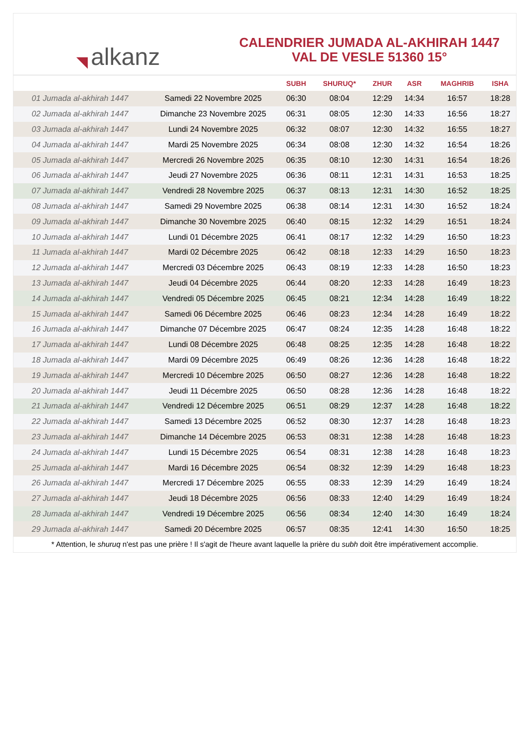◥ alkanz
CALENDRIER JUMADA AL-AKHIRAH 1447
VAL DE VESLE 51360 15°
| | | SUBH | SHURUQ* | ZHUR | ASR | MAGHRIB | ISHA |
| --- | --- | --- | --- | --- | --- | --- | --- |
| 01 Jumada al-akhirah 1447 | Samedi 22 Novembre 2025 | 06:30 | 08:04 | 12:29 | 14:34 | 16:57 | 18:28 |
| 02 Jumada al-akhirah 1447 | Dimanche 23 Novembre 2025 | 06:31 | 08:05 | 12:30 | 14:33 | 16:56 | 18:27 |
| 03 Jumada al-akhirah 1447 | Lundi 24 Novembre 2025 | 06:32 | 08:07 | 12:30 | 14:32 | 16:55 | 18:27 |
| 04 Jumada al-akhirah 1447 | Mardi 25 Novembre 2025 | 06:34 | 08:08 | 12:30 | 14:32 | 16:54 | 18:26 |
| 05 Jumada al-akhirah 1447 | Mercredi 26 Novembre 2025 | 06:35 | 08:10 | 12:30 | 14:31 | 16:54 | 18:26 |
| 06 Jumada al-akhirah 1447 | Jeudi 27 Novembre 2025 | 06:36 | 08:11 | 12:31 | 14:31 | 16:53 | 18:25 |
| 07 Jumada al-akhirah 1447 | Vendredi 28 Novembre 2025 | 06:37 | 08:13 | 12:31 | 14:30 | 16:52 | 18:25 |
| 08 Jumada al-akhirah 1447 | Samedi 29 Novembre 2025 | 06:38 | 08:14 | 12:31 | 14:30 | 16:52 | 18:24 |
| 09 Jumada al-akhirah 1447 | Dimanche 30 Novembre 2025 | 06:40 | 08:15 | 12:32 | 14:29 | 16:51 | 18:24 |
| 10 Jumada al-akhirah 1447 | Lundi 01 Décembre 2025 | 06:41 | 08:17 | 12:32 | 14:29 | 16:50 | 18:23 |
| 11 Jumada al-akhirah 1447 | Mardi 02 Décembre 2025 | 06:42 | 08:18 | 12:33 | 14:29 | 16:50 | 18:23 |
| 12 Jumada al-akhirah 1447 | Mercredi 03 Décembre 2025 | 06:43 | 08:19 | 12:33 | 14:28 | 16:50 | 18:23 |
| 13 Jumada al-akhirah 1447 | Jeudi 04 Décembre 2025 | 06:44 | 08:20 | 12:33 | 14:28 | 16:49 | 18:23 |
| 14 Jumada al-akhirah 1447 | Vendredi 05 Décembre 2025 | 06:45 | 08:21 | 12:34 | 14:28 | 16:49 | 18:22 |
| 15 Jumada al-akhirah 1447 | Samedi 06 Décembre 2025 | 06:46 | 08:23 | 12:34 | 14:28 | 16:49 | 18:22 |
| 16 Jumada al-akhirah 1447 | Dimanche 07 Décembre 2025 | 06:47 | 08:24 | 12:35 | 14:28 | 16:48 | 18:22 |
| 17 Jumada al-akhirah 1447 | Lundi 08 Décembre 2025 | 06:48 | 08:25 | 12:35 | 14:28 | 16:48 | 18:22 |
| 18 Jumada al-akhirah 1447 | Mardi 09 Décembre 2025 | 06:49 | 08:26 | 12:36 | 14:28 | 16:48 | 18:22 |
| 19 Jumada al-akhirah 1447 | Mercredi 10 Décembre 2025 | 06:50 | 08:27 | 12:36 | 14:28 | 16:48 | 18:22 |
| 20 Jumada al-akhirah 1447 | Jeudi 11 Décembre 2025 | 06:50 | 08:28 | 12:36 | 14:28 | 16:48 | 18:22 |
| 21 Jumada al-akhirah 1447 | Vendredi 12 Décembre 2025 | 06:51 | 08:29 | 12:37 | 14:28 | 16:48 | 18:22 |
| 22 Jumada al-akhirah 1447 | Samedi 13 Décembre 2025 | 06:52 | 08:30 | 12:37 | 14:28 | 16:48 | 18:23 |
| 23 Jumada al-akhirah 1447 | Dimanche 14 Décembre 2025 | 06:53 | 08:31 | 12:38 | 14:28 | 16:48 | 18:23 |
| 24 Jumada al-akhirah 1447 | Lundi 15 Décembre 2025 | 06:54 | 08:31 | 12:38 | 14:28 | 16:48 | 18:23 |
| 25 Jumada al-akhirah 1447 | Mardi 16 Décembre 2025 | 06:54 | 08:32 | 12:39 | 14:29 | 16:48 | 18:23 |
| 26 Jumada al-akhirah 1447 | Mercredi 17 Décembre 2025 | 06:55 | 08:33 | 12:39 | 14:29 | 16:49 | 18:24 |
| 27 Jumada al-akhirah 1447 | Jeudi 18 Décembre 2025 | 06:56 | 08:33 | 12:40 | 14:29 | 16:49 | 18:24 |
| 28 Jumada al-akhirah 1447 | Vendredi 19 Décembre 2025 | 06:56 | 08:34 | 12:40 | 14:30 | 16:49 | 18:24 |
| 29 Jumada al-akhirah 1447 | Samedi 20 Décembre 2025 | 06:57 | 08:35 | 12:41 | 14:30 | 16:50 | 18:25 |
* Attention, le shuruq n'est pas une prière ! Il s'agit de l'heure avant laquelle la prière du subh doit être impérativement accomplie.